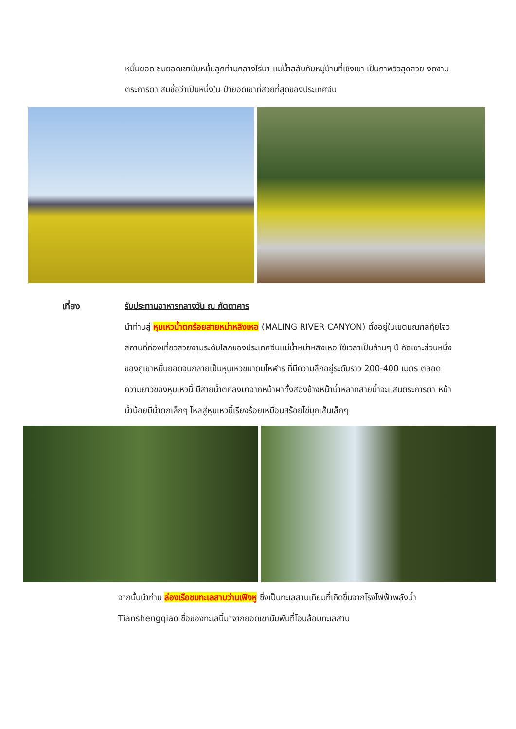หมื่นยอด ชมยอดเขานับหมื่นลูกท่ามกลางไร่นา แม่น้ำสลับกับหมู่บ้านที่เชิงเขา เป็นภาพวิวสุดสวย งดงามตระการตา สมชื่อว่าเป็นหนึ่งใน ป่ายอดเขาที่สวยที่สุดของประเทศจีน
เที่ยง รับประทานอาหารกลางวัน ณ ภัตตาคาร
นำท่านสู่ หุบเหวน้ำตกร้อยสายหม่าหลิงเหอ (MALING RIVER CANYON) ตั้งอยู่ในเขตมณฑลกุ้ยโจว สถานที่ท่องเที่ยวสวยงามระดับโลกของประเทศจีนแม่น้ำหม่าหลิงเหอ ใช้เวลาเป็นล้านๆ ปี กัดเซาะส่วนหนึ่งของภูเขาหมื่นยอดจนกลายเป็นหุบเหวขนาดมโหฬาร ที่มีความลึกอยู่ระดับราว 200-400 เมตร ตลอดความยาวของหุบเหวนี้ มีสายน้ำตกลงมาจากหน้าผาทั้งสองข้างหน้าน้ำหลากสายน้ำจะแสนตระการตา หน้าน้ำน้อยมีน้ำตกเล็กๆ ไหลสู่หุบเหวนี้เรียงร้อยเหมือนสร้อยไข่มุกเส้นเล็กๆ
จากนั้นนำท่าน ล่องเรือชมทะเลสาบว่านเฟิงหู ซึ่งเป็นทะเลสาบเทียมที่เกิดขึ้นจากโรงไฟฟ้าพลังน้ำ Tianshengqiao ชื่อของทะเลนี้มาจากยอดเขานับพันที่โอบล้อมทะเลสาบ